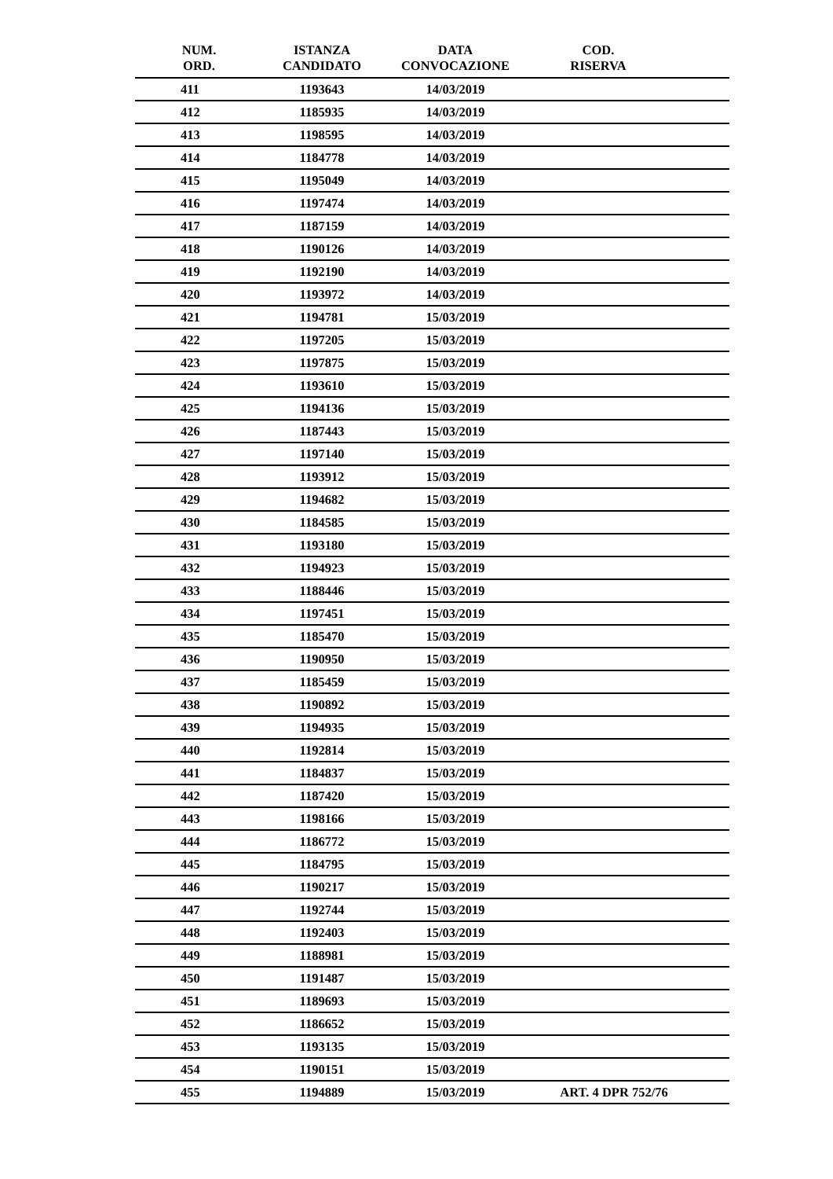| NUM. ORD. | ISTANZA CANDIDATO | DATA CONVOCAZIONE | COD. RISERVA |
| --- | --- | --- | --- |
| 411 | 1193643 | 14/03/2019 | |
| 412 | 1185935 | 14/03/2019 | |
| 413 | 1198595 | 14/03/2019 | |
| 414 | 1184778 | 14/03/2019 | |
| 415 | 1195049 | 14/03/2019 | |
| 416 | 1197474 | 14/03/2019 | |
| 417 | 1187159 | 14/03/2019 | |
| 418 | 1190126 | 14/03/2019 | |
| 419 | 1192190 | 14/03/2019 | |
| 420 | 1193972 | 14/03/2019 | |
| 421 | 1194781 | 15/03/2019 | |
| 422 | 1197205 | 15/03/2019 | |
| 423 | 1197875 | 15/03/2019 | |
| 424 | 1193610 | 15/03/2019 | |
| 425 | 1194136 | 15/03/2019 | |
| 426 | 1187443 | 15/03/2019 | |
| 427 | 1197140 | 15/03/2019 | |
| 428 | 1193912 | 15/03/2019 | |
| 429 | 1194682 | 15/03/2019 | |
| 430 | 1184585 | 15/03/2019 | |
| 431 | 1193180 | 15/03/2019 | |
| 432 | 1194923 | 15/03/2019 | |
| 433 | 1188446 | 15/03/2019 | |
| 434 | 1197451 | 15/03/2019 | |
| 435 | 1185470 | 15/03/2019 | |
| 436 | 1190950 | 15/03/2019 | |
| 437 | 1185459 | 15/03/2019 | |
| 438 | 1190892 | 15/03/2019 | |
| 439 | 1194935 | 15/03/2019 | |
| 440 | 1192814 | 15/03/2019 | |
| 441 | 1184837 | 15/03/2019 | |
| 442 | 1187420 | 15/03/2019 | |
| 443 | 1198166 | 15/03/2019 | |
| 444 | 1186772 | 15/03/2019 | |
| 445 | 1184795 | 15/03/2019 | |
| 446 | 1190217 | 15/03/2019 | |
| 447 | 1192744 | 15/03/2019 | |
| 448 | 1192403 | 15/03/2019 | |
| 449 | 1188981 | 15/03/2019 | |
| 450 | 1191487 | 15/03/2019 | |
| 451 | 1189693 | 15/03/2019 | |
| 452 | 1186652 | 15/03/2019 | |
| 453 | 1193135 | 15/03/2019 | |
| 454 | 1190151 | 15/03/2019 | |
| 455 | 1194889 | 15/03/2019 | ART. 4 DPR 752/76 |